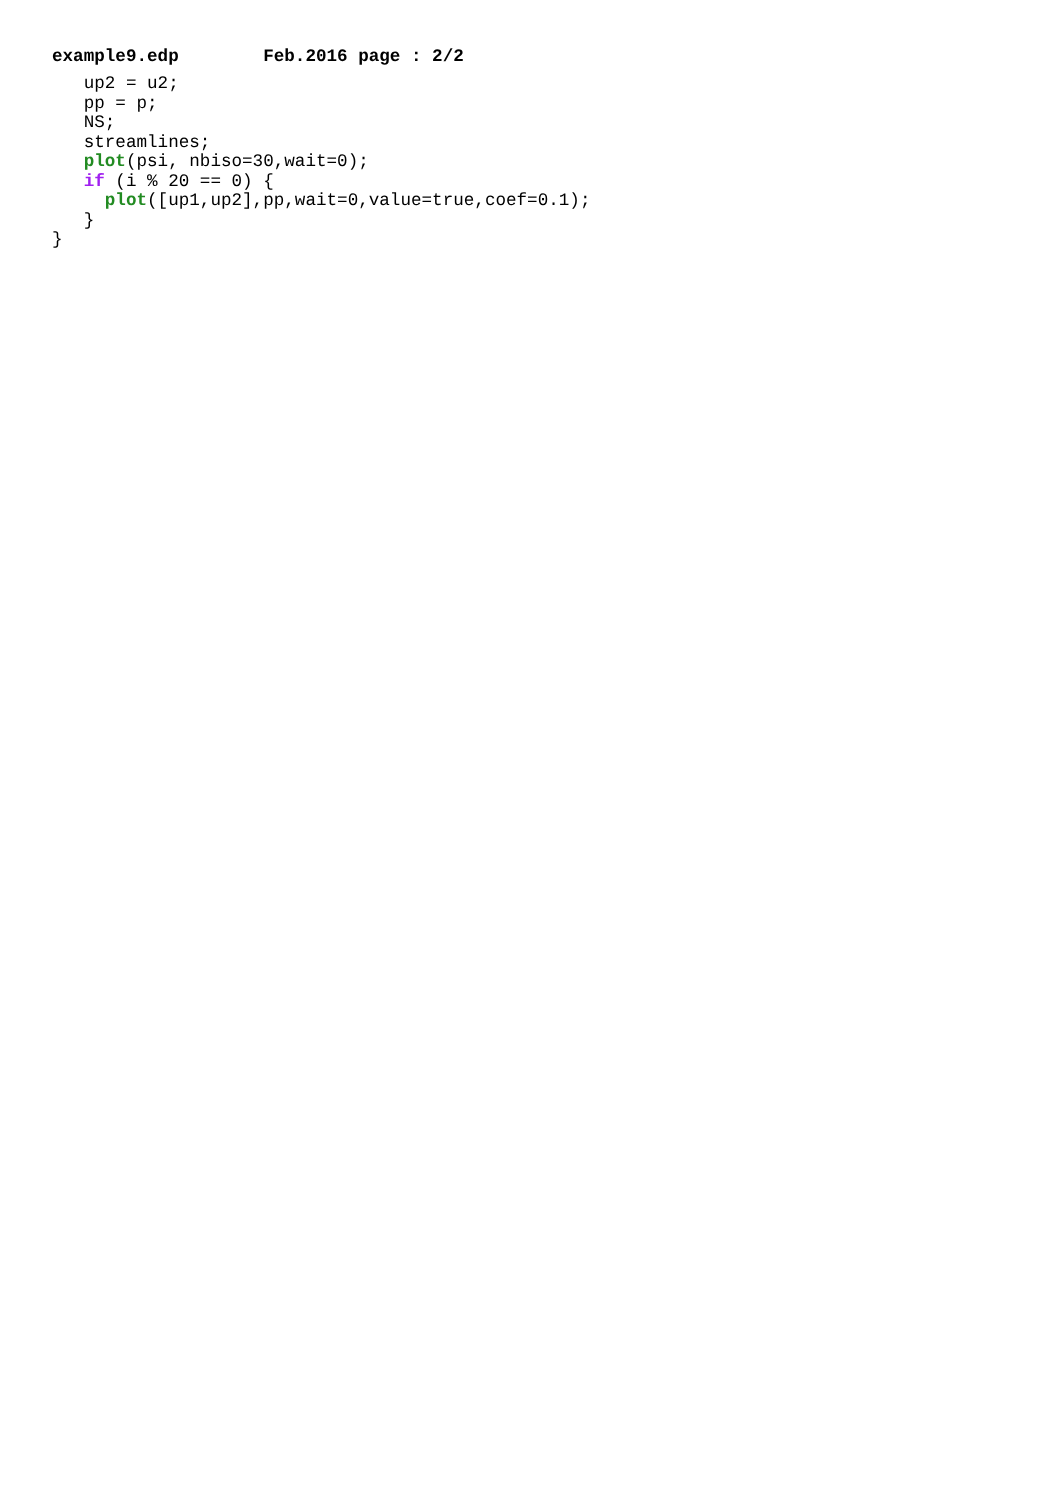example9.edp Feb.2016 page : 2/2
   up2 = u2;
   pp = p;
   NS;
   streamlines;
   plot(psi, nbiso=30,wait=0);
   if (i % 20 == 0) {
     plot([up1,up2],pp,wait=0,value=true,coef=0.1);
   }
}